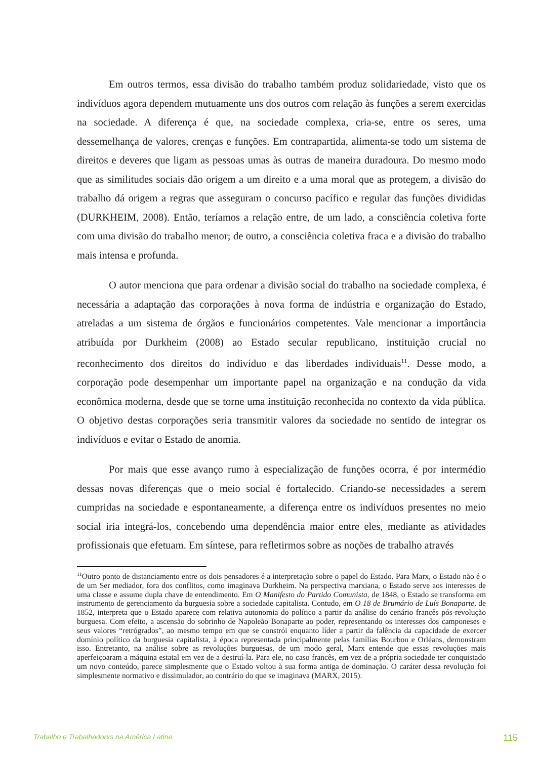Em outros termos, essa divisão do trabalho também produz solidariedade, visto que os indivíduos agora dependem mutuamente uns dos outros com relação às funções a serem exercidas na sociedade. A diferença é que, na sociedade complexa, cria-se, entre os seres, uma dessemelhança de valores, crenças e funções. Em contrapartida, alimenta-se todo um sistema de direitos e deveres que ligam as pessoas umas às outras de maneira duradoura. Do mesmo modo que as similitudes sociais dão origem a um direito e a uma moral que as protegem, a divisão do trabalho dá origem a regras que asseguram o concurso pacífico e regular das funções divididas (DURKHEIM, 2008). Então, teríamos a relação entre, de um lado, a consciência coletiva forte com uma divisão do trabalho menor; de outro, a consciência coletiva fraca e a divisão do trabalho mais intensa e profunda.
O autor menciona que para ordenar a divisão social do trabalho na sociedade complexa, é necessária a adaptação das corporações à nova forma de indústria e organização do Estado, atreladas a um sistema de órgãos e funcionários competentes. Vale mencionar a importância atribuída por Durkheim (2008) ao Estado secular republicano, instituição crucial no reconhecimento dos direitos do indivíduo e das liberdades individuais<sup>11</sup>. Desse modo, a corporação pode desempenhar um importante papel na organização e na condução da vida econômica moderna, desde que se torne uma instituição reconhecida no contexto da vida pública. O objetivo destas corporações seria transmitir valores da sociedade no sentido de integrar os indivíduos e evitar o Estado de anomia.
Por mais que esse avanço rumo à especialização de funções ocorra, é por intermédio dessas novas diferenças que o meio social é fortalecido. Criando-se necessidades a serem cumpridas na sociedade e espontaneamente, a diferença entre os indivíduos presentes no meio social iria integrá-los, concebendo uma dependência maior entre eles, mediante as atividades profissionais que efetuam. Em síntese, para refletirmos sobre as noções de trabalho através
<sup>11</sup> Outro ponto de distanciamento entre os dois pensadores é a interpretação sobre o papel do Estado. Para Marx, o Estado não é o de um Ser mediador, fora dos conflitos, como imaginava Durkheim. Na perspectiva marxiana, o Estado serve aos interesses de uma classe e assume dupla chave de entendimento. Em O Manifesto do Partido Comunista, de 1848, o Estado se transforma em instrumento de gerenciamento da burguesia sobre a sociedade capitalista. Contudo, em O 18 de Brumário de Luís Bonaparte, de 1852, interpreta que o Estado aparece com relativa autonomia do político a partir da análise do cenário francês pós-revolução burguesa. Com efeito, a ascensão do sobrinho de Napoleão Bonaparte ao poder, representando os interesses dos camponeses e seus valores “retrógrados”, ao mesmo tempo em que se constrói enquanto líder a partir da falência da capacidade de exercer domínio político da burguesia capitalista, à época representada principalmente pelas famílias Bourbon e Orléans, demonstram isso. Entretanto, na análise sobre as revoluções burguesas, de um modo geral, Marx entende que essas revoluções mais aperfeiçoaram a máquina estatal em vez de a destruí-la. Para ele, no caso francês, em vez de a própria sociedade ter conquistado um novo conteúdo, parece simplesmente que o Estado voltou à sua forma antiga de dominação. O caráter dessa revolução foi simplesmente normativo e dissimulador, ao contrário do que se imaginava (MARX, 2015).
Trabalho e Trabalhadorxs na América Latina 115